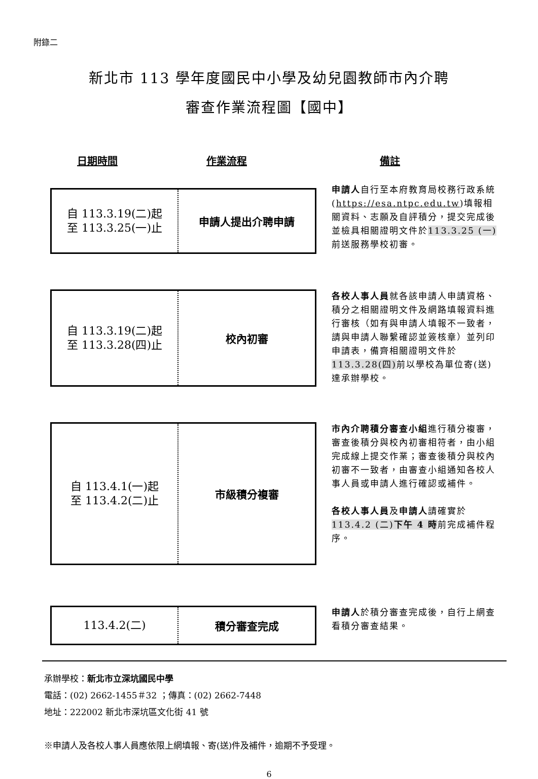附錄二
新北市 113 學年度國民中小學及幼兒園教師市內介聘
審查作業流程圖【國中】
日期時間 作業流程 備註
自 113.3.19(二)起
至 113.3.25(一)止
申請人提出介聘申請
申請人自行至本府教育局校務行政系統(https://esa.ntpc.edu.tw)填報相關資料、志願及自評積分，提交完成後並檢具相關證明文件於113.3.25 (一) 前送服務學校初審。
自 113.3.19(二)起
至 113.3.28(四)止
校內初審
各校人事人員就各該申請人申請資格、積分之相關證明文件及網路填報資料進行審核（如有與申請人填報不一致者，請與申請人聯繫確認並簽核章）並列印申請表，備齊相關證明文件於113.3.28(四) 前以學校為單位寄(送)達承辦學校。
自 113.4.1(一)起
至 113.4.2(二)止
市級積分複審
市內介聘積分審查小組進行積分複審，審查後積分與校內初審相符者，由小組完成線上提交作業；審查後積分與校內初審不一致者，由審查小組通知各校人事人員或申請人進行確認或補件。
各校人事人員及申請人請確實於113.4.2 (二)下午 4 時前完成補件程序。
113.4.2(二)
積分審查完成
申請人於積分審查完成後，自行上網查看積分審查結果。
承辦學校：新北市立深坑國民中學
電話：(02) 2662-1455＃32 ；傳真：(02) 2662-7448
地址：222002 新北市深坑區文化街 41 號
※申請人及各校人事人員應依限上網填報、寄(送)件及補件，逾期不予受理。
6